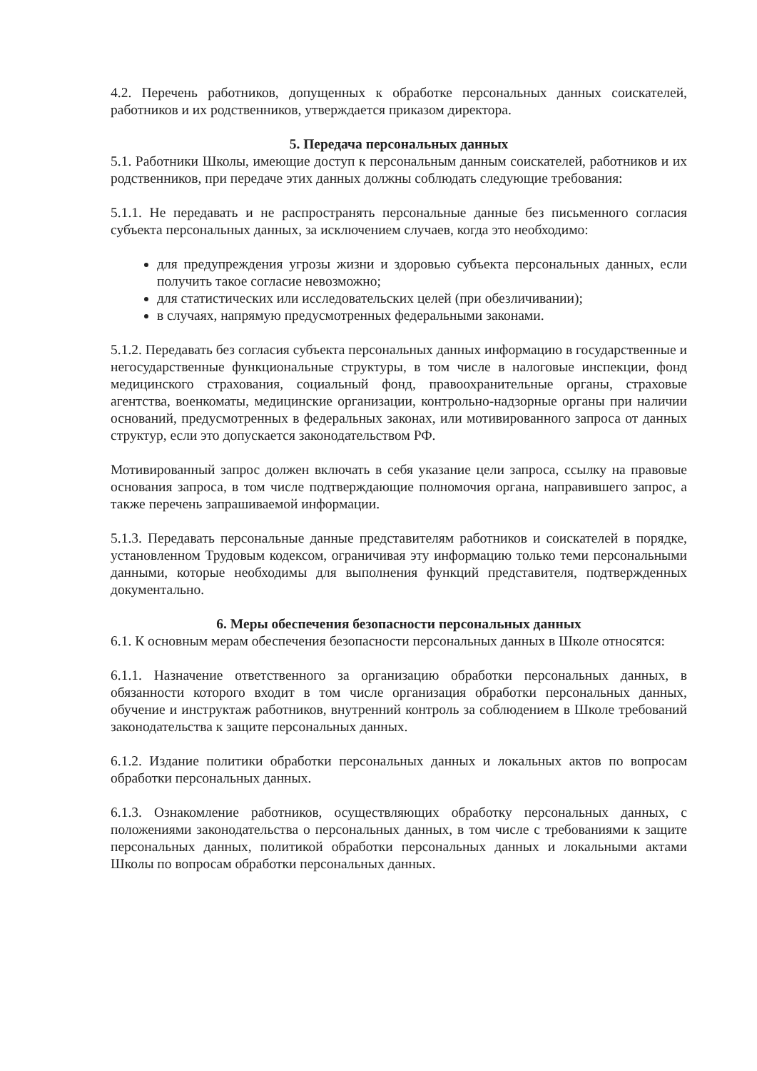4.2. Перечень работников, допущенных к обработке персональных данных соискателей, работников и их родственников, утверждается приказом директора.
5. Передача персональных данных
5.1. Работники Школы, имеющие доступ к персональным данным соискателей, работников и их родственников, при передаче этих данных должны соблюдать следующие требования:
5.1.1. Не передавать и не распространять персональные данные без письменного согласия субъекта персональных данных, за исключением случаев, когда это необходимо:
для предупреждения угрозы жизни и здоровью субъекта персональных данных, если получить такое согласие невозможно;
для статистических или исследовательских целей (при обезличивании);
в случаях, напрямую предусмотренных федеральными законами.
5.1.2. Передавать без согласия субъекта персональных данных информацию в государственные и негосударственные функциональные структуры, в том числе в налоговые инспекции, фонд медицинского страхования, социальный фонд, правоохранительные органы, страховые агентства, военкоматы, медицинские организации, контрольно-надзорные органы при наличии оснований, предусмотренных в федеральных законах, или мотивированного запроса от данных структур, если это допускается законодательством РФ.
Мотивированный запрос должен включать в себя указание цели запроса, ссылку на правовые основания запроса, в том числе подтверждающие полномочия органа, направившего запрос, а также перечень запрашиваемой информации.
5.1.3. Передавать персональные данные представителям работников и соискателей в порядке, установленном Трудовым кодексом, ограничивая эту информацию только теми персональными данными, которые необходимы для выполнения функций представителя, подтвержденных документально.
6. Меры обеспечения безопасности персональных данных
6.1. К основным мерам обеспечения безопасности персональных данных в Школе относятся:
6.1.1. Назначение ответственного за организацию обработки персональных данных, в обязанности которого входит в том числе организация обработки персональных данных, обучение и инструктаж работников, внутренний контроль за соблюдением в Школе требований законодательства к защите персональных данных.
6.1.2. Издание политики обработки персональных данных и локальных актов по вопросам обработки персональных данных.
6.1.3. Ознакомление работников, осуществляющих обработку персональных данных, с положениями законодательства о персональных данных, в том числе с требованиями к защите персональных данных, политикой обработки персональных данных и локальными актами Школы по вопросам обработки персональных данных.